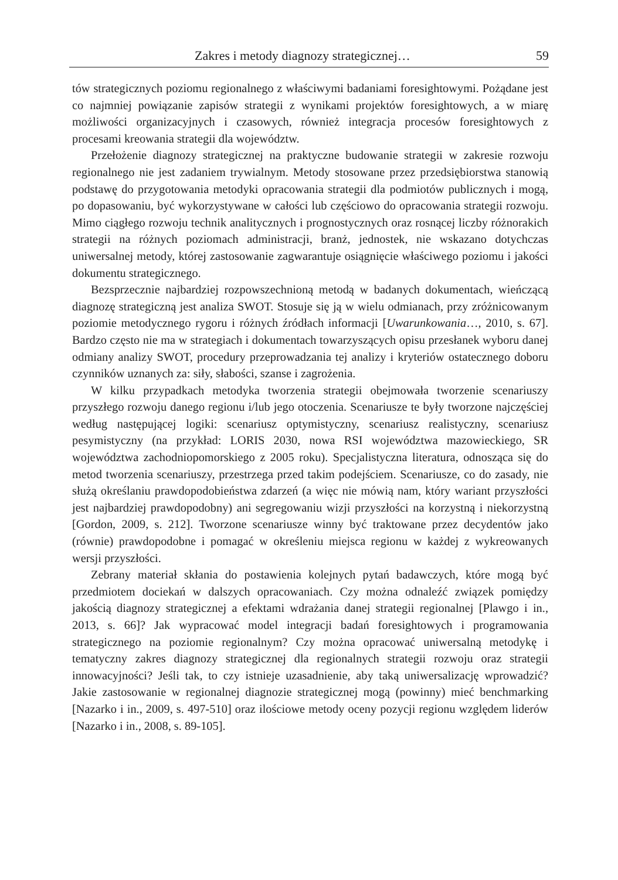Zakres i metody diagnozy strategicznej… 59
tów strategicznych poziomu regionalnego z właściwymi badaniami foresightowymi. Pożądane jest co najmniej powiązanie zapisów strategii z wynikami projektów foresightowych, a w miarę możliwości organizacyjnych i czasowych, również integracja procesów foresightowych z procesami kreowania strategii dla województw.
Przełożenie diagnozy strategicznej na praktyczne budowanie strategii w zakresie rozwoju regionalnego nie jest zadaniem trywialnym. Metody stosowane przez przedsiębiorstwa stanowią podstawę do przygotowania metodyki opracowania strategii dla podmiotów publicznych i mogą, po dopasowaniu, być wykorzystywane w całości lub częściowo do opracowania strategii rozwoju. Mimo ciągłego rozwoju technik analitycznych i prognostycznych oraz rosnącej liczby różnorakich strategii na różnych poziomach administracji, branż, jednostek, nie wskazano dotychczas uniwersalnej metody, której zastosowanie zagwarantuje osiągnięcie właściwego poziomu i jakości dokumentu strategicznego.
Bezsprzecznie najbardziej rozpowszechnioną metodą w badanych dokumentach, wieńczącą diagnozę strategiczną jest analiza SWOT. Stosuje się ją w wielu odmianach, przy zróżnicowanym poziomie metodycznego rygoru i różnych źródłach informacji [Uwarunkowania…, 2010, s. 67]. Bardzo często nie ma w strategiach i dokumentach towarzyszących opisu przesłanek wyboru danej odmiany analizy SWOT, procedury przeprowadzania tej analizy i kryteriów ostatecznego doboru czynników uznanych za: siły, słabości, szanse i zagrożenia.
W kilku przypadkach metodyka tworzenia strategii obejmowała tworzenie scenariuszy przyszłego rozwoju danego regionu i/lub jego otoczenia. Scenariusze te były tworzone najczęściej według następującej logiki: scenariusz optymistyczny, scenariusz realistyczny, scenariusz pesymistyczny (na przykład: LORIS 2030, nowa RSI województwa mazowieckiego, SR województwa zachodniopomorskiego z 2005 roku). Specjalistyczna literatura, odnosząca się do metod tworzenia scenariuszy, przestrzega przed takim podejściem. Scenariusze, co do zasady, nie służą określaniu prawdopodobieństwa zdarzeń (a więc nie mówią nam, który wariant przyszłości jest najbardziej prawdopodobny) ani segregowaniu wizji przyszłości na korzystną i niekorzystną [Gordon, 2009, s. 212]. Tworzone scenariusze winny być traktowane przez decydentów jako (równie) prawdopodobne i pomagać w określeniu miejsca regionu w każdej z wykreowanych wersji przyszłości.
Zebrany materiał skłania do postawienia kolejnych pytań badawczych, które mogą być przedmiotem dociekań w dalszych opracowaniach. Czy można odnaleźć związek pomiędzy jakością diagnozy strategicznej a efektami wdrażania danej strategii regionalnej [Plawgo i in., 2013, s. 66]? Jak wypracować model integracji badań foresightowych i programowania strategicznego na poziomie regionalnym? Czy można opracować uniwersalną metodykę i tematyczny zakres diagnozy strategicznej dla regionalnych strategii rozwoju oraz strategii innowacyjności? Jeśli tak, to czy istnieje uzasadnienie, aby taką uniwersalizację wprowadzić? Jakie zastosowanie w regionalnej diagnozie strategicznej mogą (powinny) mieć benchmarking [Nazarko i in., 2009, s. 497-510] oraz ilościowe metody oceny pozycji regionu względem liderów [Nazarko i in., 2008, s. 89-105].